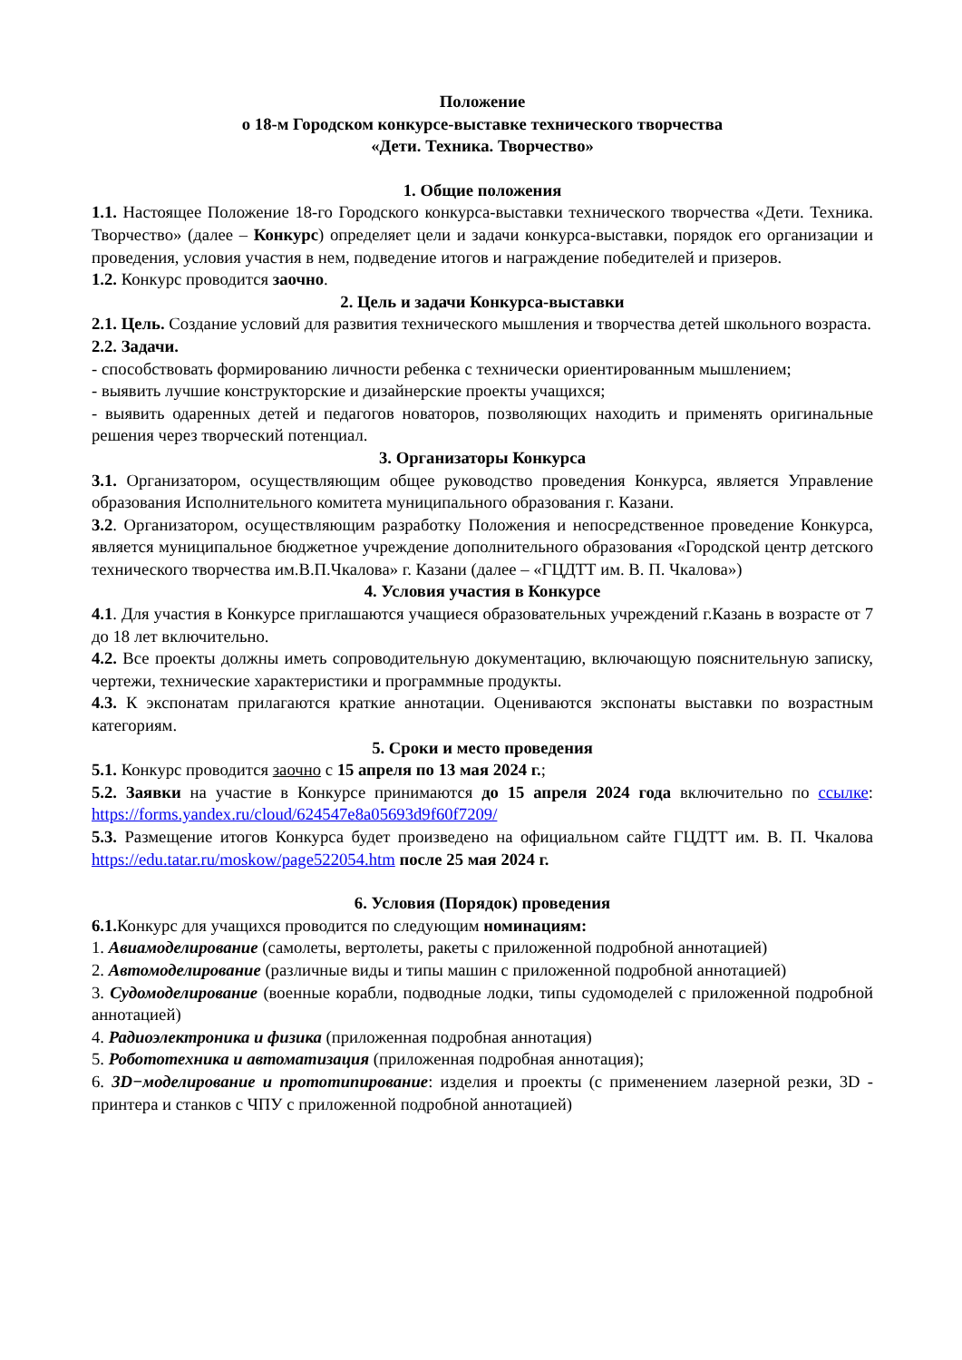Положение
о 18-м Городском конкурсе-выставке технического творчества
«Дети. Техника. Творчество»
1. Общие положения
1.1. Настоящее Положение 18-го Городского конкурса-выставки технического творчества «Дети. Техника. Творчество» (далее – Конкурс) определяет цели и задачи конкурса-выставки, порядок его организации и проведения, условия участия в нем, подведение итогов и награждение победителей и призеров.
1.2. Конкурс проводится заочно.
2. Цель и задачи Конкурса-выставки
2.1. Цель. Создание условий для развития технического мышления и творчества детей школьного возраста.
2.2. Задачи.
- способствовать формированию личности ребенка с технически ориентированным мышлением;
- выявить лучшие конструкторские и дизайнерские проекты учащихся;
- выявить одаренных детей и педагогов новаторов, позволяющих находить и применять оригинальные решения через творческий потенциал.
3. Организаторы Конкурса
3.1. Организатором, осуществляющим общее руководство проведения Конкурса, является Управление образования Исполнительного комитета муниципального образования г. Казани.
3.2. Организатором, осуществляющим разработку Положения и непосредственное проведение Конкурса, является муниципальное бюджетное учреждение дополнительного образования «Городской центр детского технического творчества им.В.П.Чкалова» г. Казани (далее – «ГЦДТТ им. В. П. Чкалова»)
4. Условия участия в Конкурсе
4.1. Для участия в Конкурсе приглашаются учащиеся образовательных учреждений г.Казань в возрасте от 7 до 18 лет включительно.
4.2. Все проекты должны иметь сопроводительную документацию, включающую пояснительную записку, чертежи, технические характеристики и программные продукты.
4.3. К экспонатам прилагаются краткие аннотации. Оцениваются экспонаты выставки по возрастным категориям.
5. Сроки и место проведения
5.1. Конкурс проводится заочно с 15 апреля по 13 мая 2024 г.;
5.2. Заявки на участие в Конкурсе принимаются до 15 апреля 2024 года включительно по ссылке: https://forms.yandex.ru/cloud/624547e8a05693d9f60f7209/
5.3. Размещение итогов Конкурса будет произведено на официальном сайте ГЦДТТ им. В. П. Чкалова https://edu.tatar.ru/moskow/page522054.htm после 25 мая 2024 г.
6. Условия (Порядок) проведения
6.1. Конкурс для учащихся проводится по следующим номинациям:
1. Авиамоделирование (самолеты, вертолеты, ракеты с приложенной подробной аннотацией)
2. Автомоделирование (различные виды и типы машин с приложенной подробной аннотацией)
3. Судомоделирование (военные корабли, подводные лодки, типы судомоделей с приложенной подробной аннотацией)
4. Радиоэлектроника и физика (приложенная подробная аннотация)
5. Робототехника и автоматизация (приложенная подробная аннотация);
6. 3D−моделирование и прототипирование: изделия и проекты (с применением лазерной резки, 3D - принтера и станков с ЧПУ с приложенной подробной аннотацией)